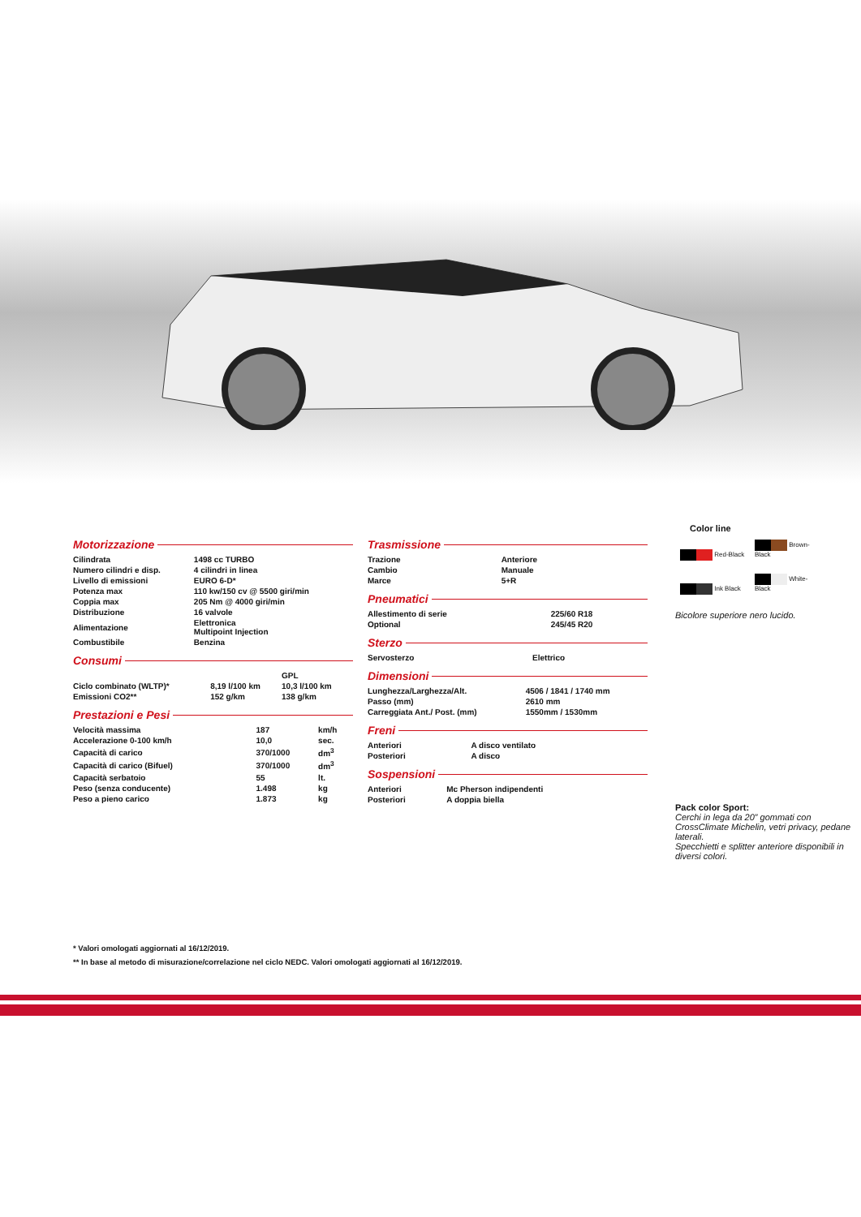Motorizzazione
| Cilindrata | 1498 cc TURBO |
| Numero cilindri e disp. | 4 cilindri in linea |
| Livello di emissioni | EURO 6-D* |
| Potenza max | 110 kw/150 cv @ 5500 giri/min |
| Coppia max | 205 Nm @ 4000 giri/min |
| Distribuzione | 16 valvole |
| Alimentazione | Elettronica Multipoint Injection |
| Combustibile | Benzina |
Consumi
| | | GPL |
| Ciclo combinato (WLTP)* | 8,19 l/100 km | 10,3 l/100 km |
| Emissioni CO2** | 152 g/km | 138 g/km |
Prestazioni e Pesi
| Velocità massima | 187 | km/h |
| Accelerazione 0-100 km/h | 10,0 | sec. |
| Capacità di carico | 370/1000 | dm<sup>3</sup> |
| Capacità di carico (Bifuel) | 370/1000 | dm<sup>3</sup> |
| Capacità serbatoio | 55 | lt. |
| Peso (senza conducente) | 1.498 | kg |
| Peso a pieno carico | 1.873 | kg |
Trasmissione
| Trazione | Anteriore |
| Cambio | Manuale |
| Marce | 5+R |
Pneumatici
| Allestimento di serie | 225/60 R18 |
| Optional | 245/45 R20 |
Sterzo
| Servosterzo | Elettrico |
Dimensioni
| Lunghezza/Larghezza/Alt. | 4506 / 1841 / 1740 mm |
| Passo (mm) | 2610 mm |
| Carreggiata Ant./ Post. (mm) | 1550mm / 1530mm |
Freni
| Anteriori | A disco ventilato |
| Posteriori | A disco |
Sospensioni
| Anteriori | Mc Pherson indipendenti |
| Posteriori | A doppia biella |
Color line
Red-Black Brown-Black Ink Black White-Black
Bicolore superiore nero lucido.
Pack color Sport:
Cerchi in lega da 20” gommati con CrossClimate Michelin, vetri privacy, pedane laterali.
Specchietti e splitter anteriore disponibili in diversi colori.
* Valori omologati aggiornati al 16/12/2019.
** In base al metodo di misurazione/correlazione nel ciclo NEDC. Valori omologati aggiornati al 16/12/2019.